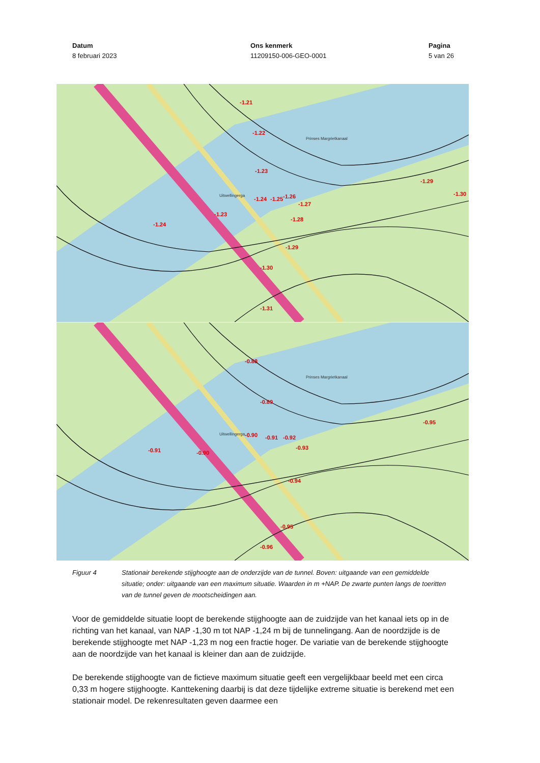Datum
8 februari 2023
Ons kenmerk
11209150-006-GEO-0001
Pagina
5 van 26
-1.21
-1.22
-1.23
-1.24
-1.25
-1.26
-1.27
-1.28
-1.29
-1.30
-1.31
-1.24
-1.29
-1.30
-1.23
Uitwellingerga
Prinses Margrietkanaal
-0.88
-0.89
-0.90
-0.91
-0.92
-0.93
-0.94
-0.95
-0.96
-0.91
-0.90
-0.95
Uitwellingerga
Prinses Margrietkanaal
Figuur 4 Stationair berekende stijghoogte aan de onderzijde van de tunnel. Boven: uitgaande van een gemiddelde situatie; onder: uitgaande van een maximum situatie. Waarden in m +NAP. De zwarte punten langs de toeritten van de tunnel geven de mootscheidingen aan.
Voor de gemiddelde situatie loopt de berekende stijghoogte aan de zuidzijde van het kanaal iets op in de richting van het kanaal, van NAP -1,30 m tot NAP -1,24 m bij de tunnelingang. Aan de noordzijde is de berekende stijghoogte met NAP -1,23 m nog een fractie hoger. De variatie van de berekende stijghoogte aan de noordzijde van het kanaal is kleiner dan aan de zuidzijde.
De berekende stijghoogte van de fictieve maximum situatie geeft een vergelijkbaar beeld met een circa 0,33 m hogere stijghoogte. Kanttekening daarbij is dat deze tijdelijke extreme situatie is berekend met een stationair model. De rekenresultaten geven daarmee een